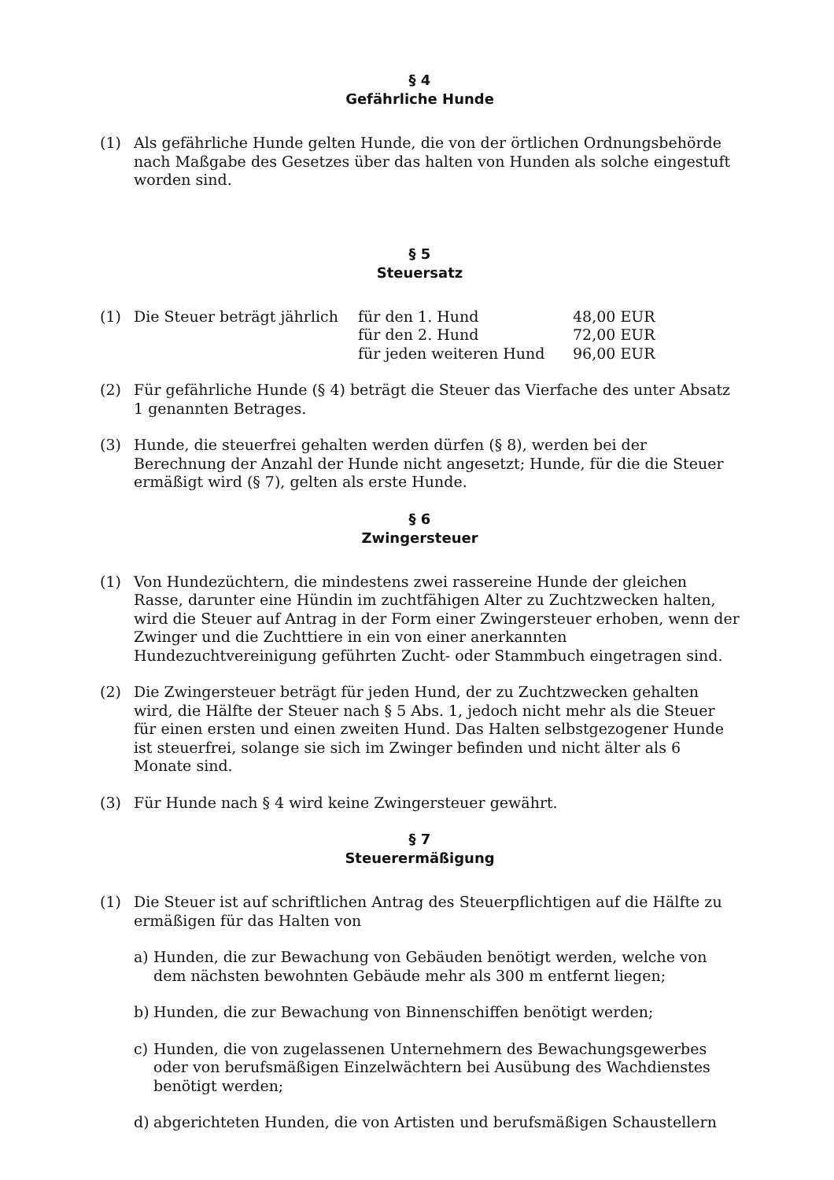§ 4
Gefährliche Hunde
(1) Als gefährliche Hunde gelten Hunde, die von der örtlichen Ordnungsbehörde nach Maßgabe des Gesetzes über das halten von Hunden als solche eingestuft worden sind.
§ 5
Steuersatz
(1)
| Die Steuer beträgt jährlich | für den 1. Hund | 48,00 EUR |
| | für den 2. Hund | 72,00 EUR |
| | für jeden weiteren Hund | 96,00 EUR |
(2) Für gefährliche Hunde (§ 4) beträgt die Steuer das Vierfache des unter Absatz 1 genannten Betrages.
(3) Hunde, die steuerfrei gehalten werden dürfen (§ 8), werden bei der Berechnung der Anzahl der Hunde nicht angesetzt; Hunde, für die die Steuer ermäßigt wird (§ 7), gelten als erste Hunde.
§ 6
Zwingersteuer
(1) Von Hundezüchtern, die mindestens zwei rassereine Hunde der gleichen Rasse, darunter eine Hündin im zuchtfähigen Alter zu Zuchtzwecken halten, wird die Steuer auf Antrag in der Form einer Zwingersteuer erhoben, wenn der Zwinger und die Zuchttiere in ein von einer anerkannten Hundezuchtvereinigung geführten Zucht- oder Stammbuch eingetragen sind.
(2) Die Zwingersteuer beträgt für jeden Hund, der zu Zuchtzwecken gehalten wird, die Hälfte der Steuer nach § 5 Abs. 1, jedoch nicht mehr als die Steuer für einen ersten und einen zweiten Hund. Das Halten selbstgezogener Hunde ist steuerfrei, solange sie sich im Zwinger befinden und nicht älter als 6 Monate sind.
(3) Für Hunde nach § 4 wird keine Zwingersteuer gewährt.
§ 7
Steuerermäßigung
(1) Die Steuer ist auf schriftlichen Antrag des Steuerpflichtigen auf die Hälfte zu ermäßigen für das Halten von
a) Hunden, die zur Bewachung von Gebäuden benötigt werden, welche von dem nächsten bewohnten Gebäude mehr als 300 m entfernt liegen;
b) Hunden, die zur Bewachung von Binnenschiffen benötigt werden;
c) Hunden, die von zugelassenen Unternehmern des Bewachungsgewerbes oder von berufsmäßigen Einzelwächtern bei Ausübung des Wachdienstes benötigt werden;
d) abgerichteten Hunden, die von Artisten und berufsmäßigen Schaustellern